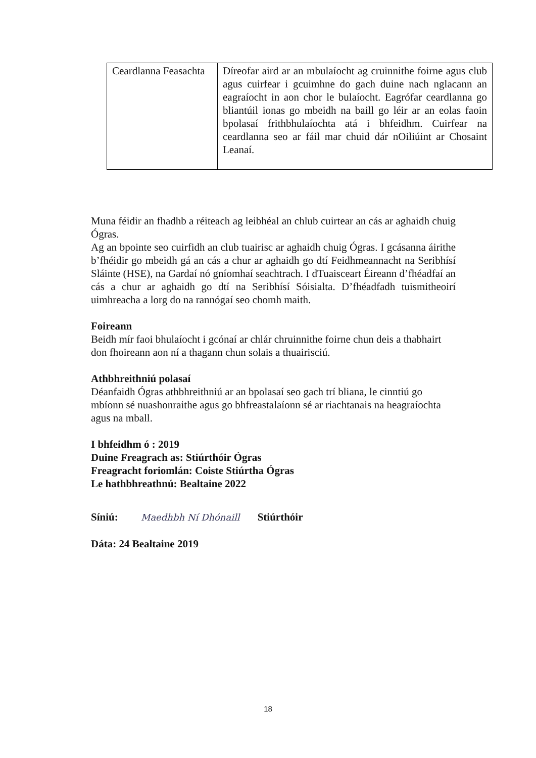| Ceardlanna Feasachta | Díreofar aird ar an mbulaíocht ag cruinnithe foirne agus club agus cuirfear i gcuimhne do gach duine nach nglacann an eagraíocht in aon chor le bulaíocht. Eagrófar ceardlanna go bliantúil ionas go mbeidh na baill go léir ar an eolas faoin bpolasaí frithbhulaíochta atá i bhfeidhm. Cuirfear na ceardlanna seo ar fáil mar chuid dár nOiliúint ar Chosaint Leanaí. |
Muna féidir an fhadhb a réiteach ag leibhéal an chlub cuirtear an cás ar aghaidh chuig Ógras.
Ag an bpointe seo cuirfidh an club tuairisc ar aghaidh chuig Ógras. I gcásanna áirithe b’fhéidir go mbeidh gá an cás a chur ar aghaidh go dtí Feidhmeannacht na Seribhísí Sláinte (HSE), na Gardaí nó gníomhaí seachtrach. I dTuaisceart Éireann d’fhéadfaí an cás a chur ar aghaidh go dtí na Seribhísí Sóisialta. D’fhéadfadh tuismitheoirí uimhreacha a lorg do na rannógaí seo chomh maith.
Foireann
Beidh mír faoi bhulaíocht i gcónaí ar chlár chruinnithe foirne chun deis a thabhairt don fhoireann aon ní a thagann chun solais a thuairisciú.
Athbhreithniú polasaí
Déanfaidh Ógras athbhreithniú ar an bpolasaí seo gach trí bliana, le cinntiú go mbíonn sé nuashonraithe agus go bhfreastalaíonn sé ar riachtanais na heagraíochta agus na mball.
I bhfeidhm ó : 2019
Duine Freagrach as: Stiúrthóir Ógras
Freagracht foriomlán: Coiste Stiúrtha Ógras
Le hathbhreathnú: Bealtaine 2022
Síniú: Maedhbh Ní Dhónaill Stiúrthóir
Dáta: 24 Bealtaine 2019
18